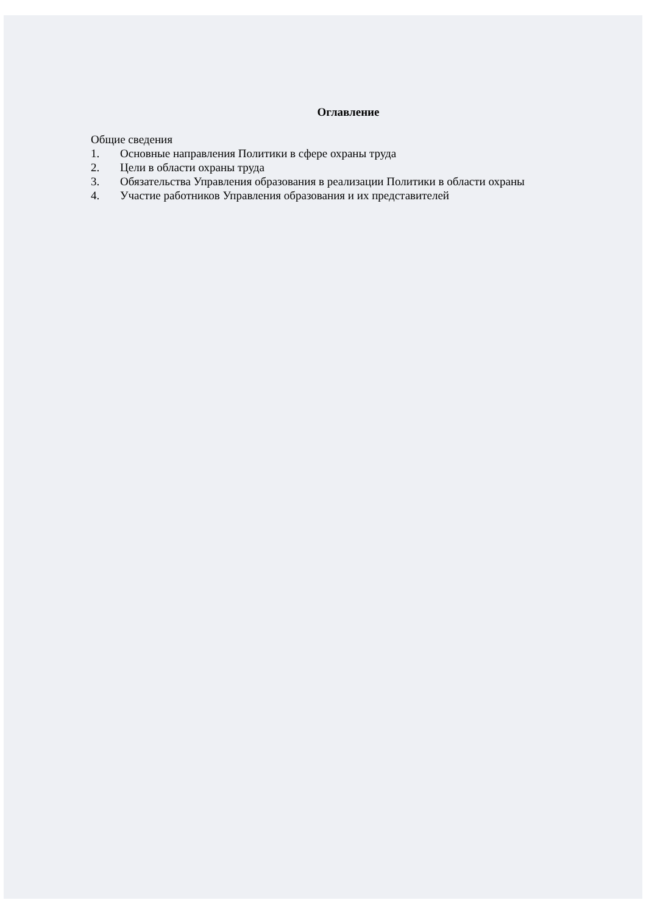Оглавление
Общие сведения
1. Основные направления Политики в сфере охраны труда
2. Цели в области охраны труда
3. Обязательства Управления образования в реализации Политики в области охраны
4. Участие работников Управления образования и их представителей